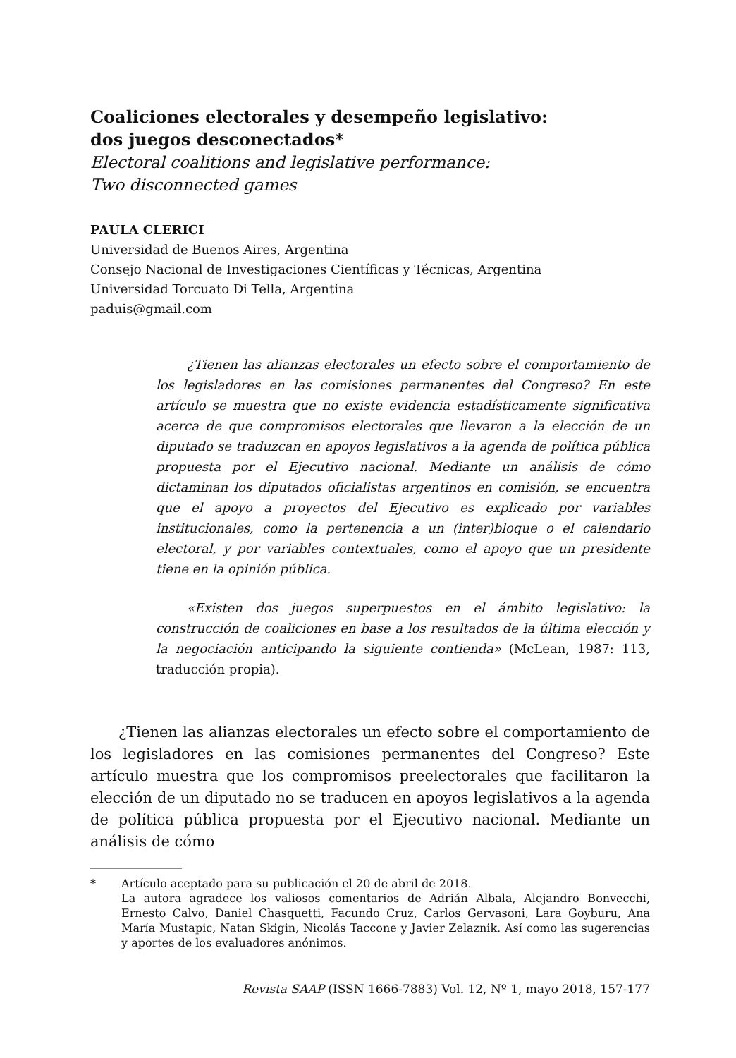Coaliciones electorales y desempeño legislativo:
dos juegos desconectados*
Electoral coalitions and legislative performance:
Two disconnected games
PAULA CLERICI
Universidad de Buenos Aires, Argentina
Consejo Nacional de Investigaciones Científicas y Técnicas, Argentina
Universidad Torcuato Di Tella, Argentina
paduis@gmail.com
¿Tienen las alianzas electorales un efecto sobre el comportamiento de los legisladores en las comisiones permanentes del Congreso? En este artículo se muestra que no existe evidencia estadísticamente significativa acerca de que compromisos electorales que llevaron a la elección de un diputado se traduzcan en apoyos legislativos a la agenda de política pública propuesta por el Ejecutivo nacional. Mediante un análisis de cómo dictaminan los diputados oficialistas argentinos en comisión, se encuentra que el apoyo a proyectos del Ejecutivo es explicado por variables institucionales, como la pertenencia a un (inter)bloque o el calendario electoral, y por variables contextuales, como el apoyo que un presidente tiene en la opinión pública.
«Existen dos juegos superpuestos en el ámbito legislativo: la construcción de coaliciones en base a los resultados de la última elección y la negociación anticipando la siguiente contienda» (McLean, 1987: 113, traducción propia).
¿Tienen las alianzas electorales un efecto sobre el comportamiento de los legisladores en las comisiones permanentes del Congreso? Este artículo muestra que los compromisos preelectorales que facilitaron la elección de un diputado no se traducen en apoyos legislativos a la agenda de política pública propuesta por el Ejecutivo nacional. Mediante un análisis de cómo
* Artículo aceptado para su publicación el 20 de abril de 2018.
La autora agradece los valiosos comentarios de Adrián Albala, Alejandro Bonvecchi, Ernesto Calvo, Daniel Chasquetti, Facundo Cruz, Carlos Gervasoni, Lara Goyburu, Ana María Mustapic, Natan Skigin, Nicolás Taccone y Javier Zelaznik. Así como las sugerencias y aportes de los evaluadores anónimos.
Revista SAAP (ISSN 1666-7883) Vol. 12, Nº 1, mayo 2018, 157-177